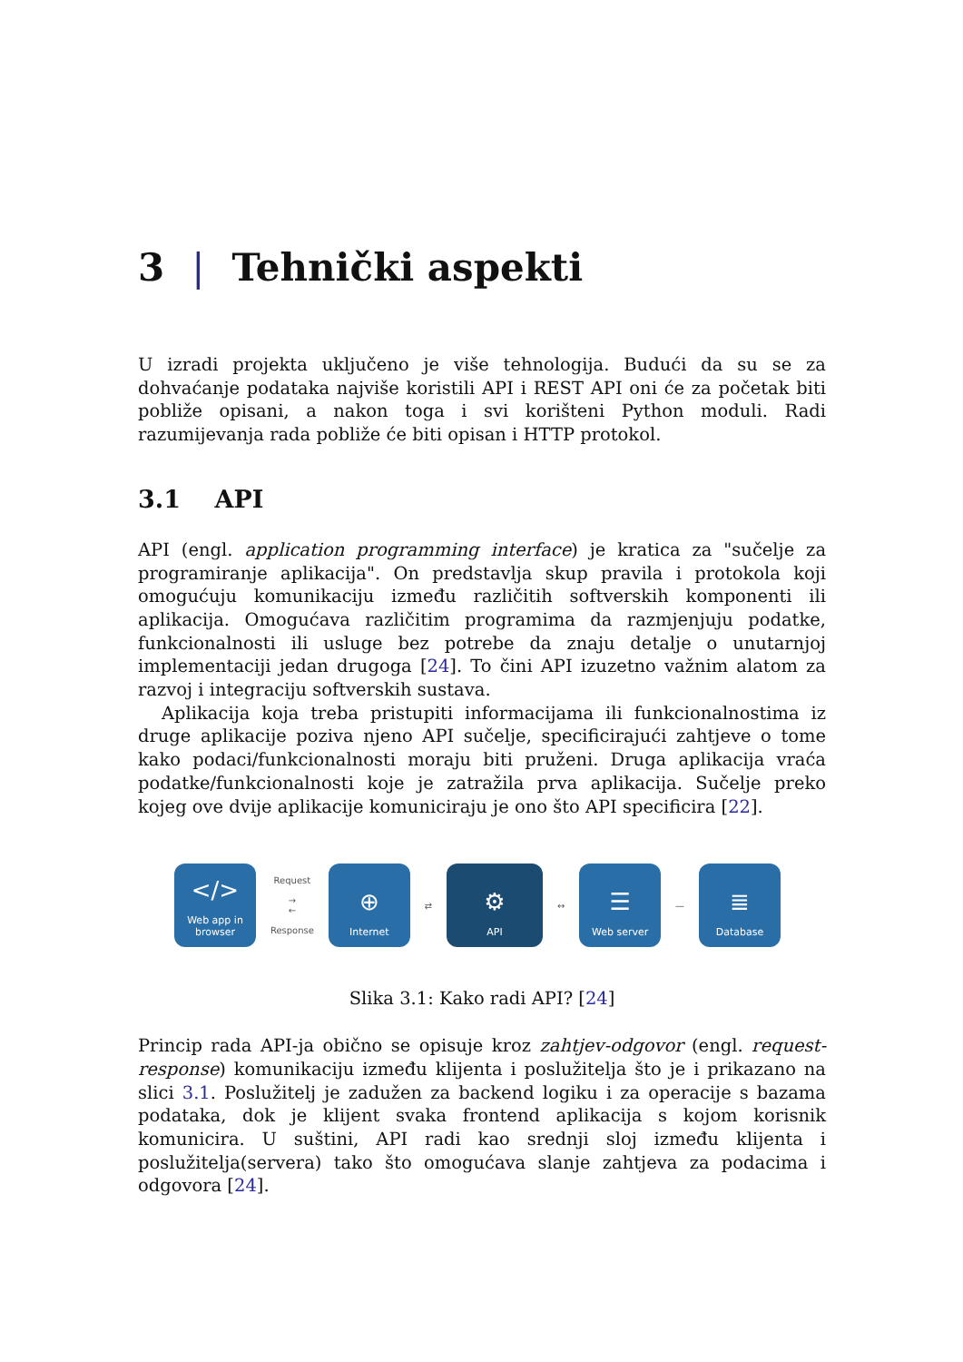3 | Tehnički aspekti
U izradi projekta uključeno je više tehnologija. Budući da su se za dohvaćanje podataka najviše koristili API i REST API oni će za početak biti pobliže opisani, a nakon toga i svi korišteni Python moduli. Radi razumijevanja rada pobliže će biti opisan i HTTP protokol.
3.1 API
API (engl. application programming interface) je kratica za "sučelje za programiranje aplikacija". On predstavlja skup pravila i protokola koji omogućuju komunikaciju između različitih softverskih komponenti ili aplikacija. Omogućava različitim programima da razmjenjuju podatke, funkcionalnosti ili usluge bez potrebe da znaju detalje o unutarnjoj implementaciji jedan drugoga [24]. To čini API izuzetno važnim alatom za razvoj i integraciju softverskih sustava.
Aplikacija koja treba pristupiti informacijama ili funkcionalnostima iz druge aplikacije poziva njeno API sučelje, specificirajući zahtjeve o tome kako podaci/funkcionalnosti moraju biti pruženi. Druga aplikacija vraća podatke/funkcionalnosti koje je zatražila prva aplikacija. Sučelje preko kojeg ove dvije aplikacije komuniciraju je ono što API specificira [22].
</>
Web app in browser
Request
→
←
Response
⊕
Internet
⇄
⚙
API
↔
☰
Web server
—
≣
Database
Slika 3.1: Kako radi API? [24]
Princip rada API-ja obično se opisuje kroz zahtjev-odgovor (engl. request-response) komunikaciju između klijenta i poslužitelja što je i prikazano na slici 3.1. Poslužitelj je zadužen za backend logiku i za operacije s bazama podataka, dok je klijent svaka frontend aplikacija s kojom korisnik komunicira. U suštini, API radi kao srednji sloj između klijenta i poslužitelja(servera) tako što omogućava slanje zahtjeva za podacima i odgovora [24].